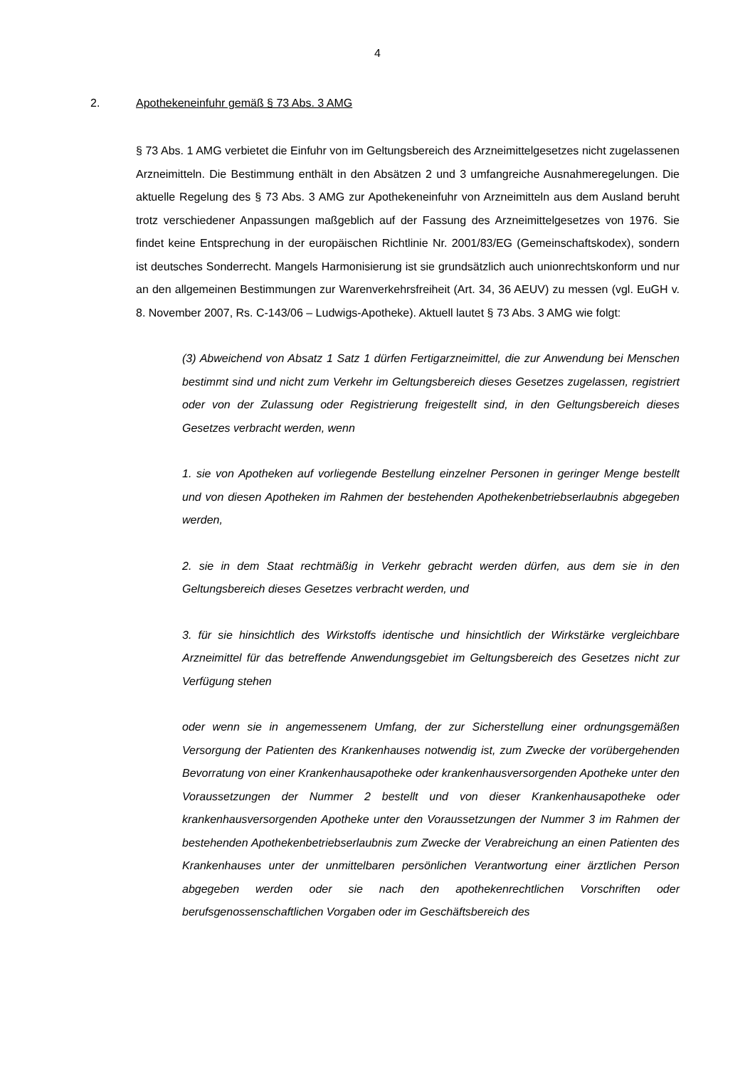4
2. Apothekeneinfuhr gemäß § 73 Abs. 3 AMG
§ 73 Abs. 1 AMG verbietet die Einfuhr von im Geltungsbereich des Arzneimittelgesetzes nicht zugelassenen Arzneimitteln. Die Bestimmung enthält in den Absätzen 2 und 3 umfangreiche Ausnahmeregelungen. Die aktuelle Regelung des § 73 Abs. 3 AMG zur Apothekeneinfuhr von Arzneimitteln aus dem Ausland beruht trotz verschiedener Anpassungen maßgeblich auf der Fassung des Arzneimittelgesetzes von 1976. Sie findet keine Entsprechung in der europäischen Richtlinie Nr. 2001/83/EG (Gemeinschaftskodex), sondern ist deutsches Sonderrecht. Mangels Harmonisierung ist sie grundsätzlich auch unionrechtskonform und nur an den allgemeinen Bestimmungen zur Warenverkehrsfreiheit (Art. 34, 36 AEUV) zu messen (vgl. EuGH v. 8. November 2007, Rs. C-143/06 – Ludwigs-Apotheke). Aktuell lautet § 73 Abs. 3 AMG wie folgt:
(3) Abweichend von Absatz 1 Satz 1 dürfen Fertigarzneimittel, die zur Anwendung bei Menschen bestimmt sind und nicht zum Verkehr im Geltungsbereich dieses Gesetzes zugelassen, registriert oder von der Zulassung oder Registrierung freigestellt sind, in den Geltungsbereich dieses Gesetzes verbracht werden, wenn
1. sie von Apotheken auf vorliegende Bestellung einzelner Personen in geringer Menge bestellt und von diesen Apotheken im Rahmen der bestehenden Apothekenbetriebserlaubnis abgegeben werden,
2. sie in dem Staat rechtmäßig in Verkehr gebracht werden dürfen, aus dem sie in den Geltungsbereich dieses Gesetzes verbracht werden, und
3. für sie hinsichtlich des Wirkstoffs identische und hinsichtlich der Wirkstärke vergleichbare Arzneimittel für das betreffende Anwendungsgebiet im Geltungsbereich des Gesetzes nicht zur Verfügung stehen
oder wenn sie in angemessenem Umfang, der zur Sicherstellung einer ordnungsgemäßen Versorgung der Patienten des Krankenhauses notwendig ist, zum Zwecke der vorübergehenden Bevorratung von einer Krankenhausapotheke oder krankenhausversorgenden Apotheke unter den Voraussetzungen der Nummer 2 bestellt und von dieser Krankenhausapotheke oder krankenhausversorgenden Apotheke unter den Voraussetzungen der Nummer 3 im Rahmen der bestehenden Apothekenbetriebserlaubnis zum Zwecke der Verabreichung an einen Patienten des Krankenhauses unter der unmittelbaren persönlichen Verantwortung einer ärztlichen Person abgegeben werden oder sie nach den apothekenrechtlichen Vorschriften oder berufsgenossenschaftlichen Vorgaben oder im Geschäftsbereich des